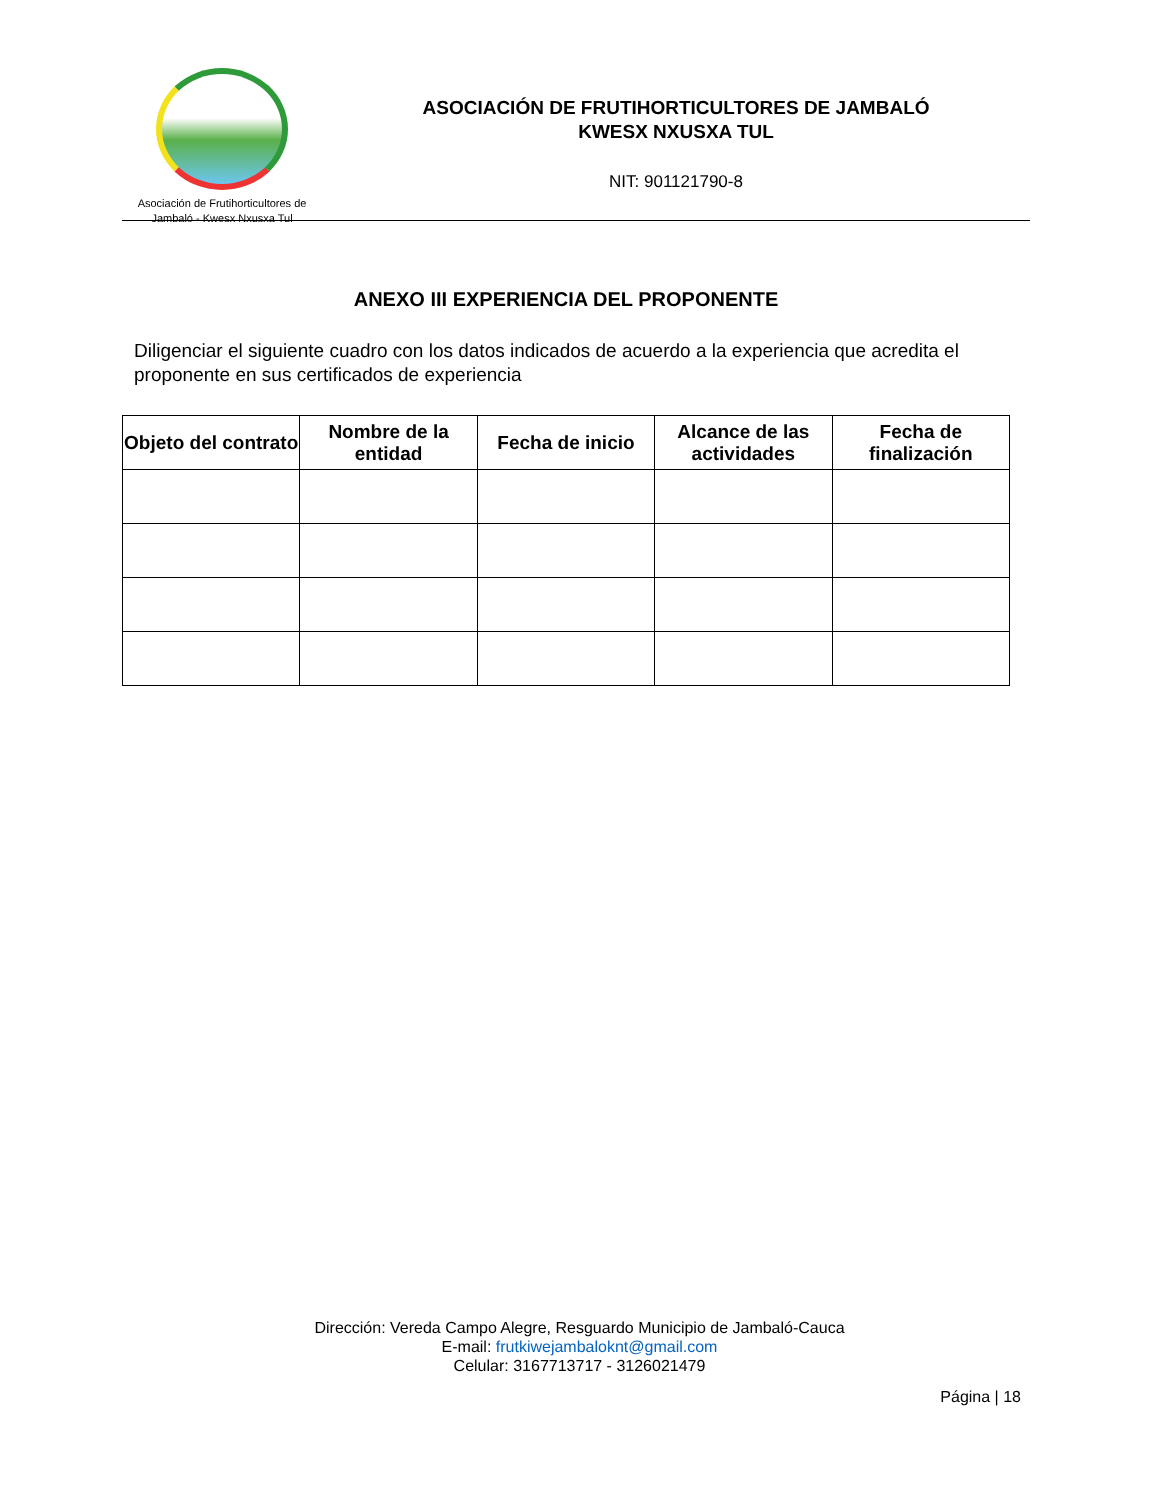Asociación de Frutihorticultores de
Jambaló - Kwesx Nxusxa Tul
ASOCIACIÓN DE FRUTIHORTICULTORES DE JAMBALÓ
KWESX NXUSXA TUL
NIT: 901121790-8
ANEXO III EXPERIENCIA DEL PROPONENTE
Diligenciar el siguiente cuadro con los datos indicados de acuerdo a la experiencia que acredita el proponente en sus certificados de experiencia
| Objeto del contrato | Nombre de la entidad | Fecha de inicio | Alcance de las actividades | Fecha de finalización |
| --- | --- | --- | --- | --- |
Dirección: Vereda Campo Alegre, Resguardo Municipio de Jambaló-Cauca
E-mail: frutkiwejambaloknt@gmail.com
Celular: 3167713717 - 3126021479
Página | 18